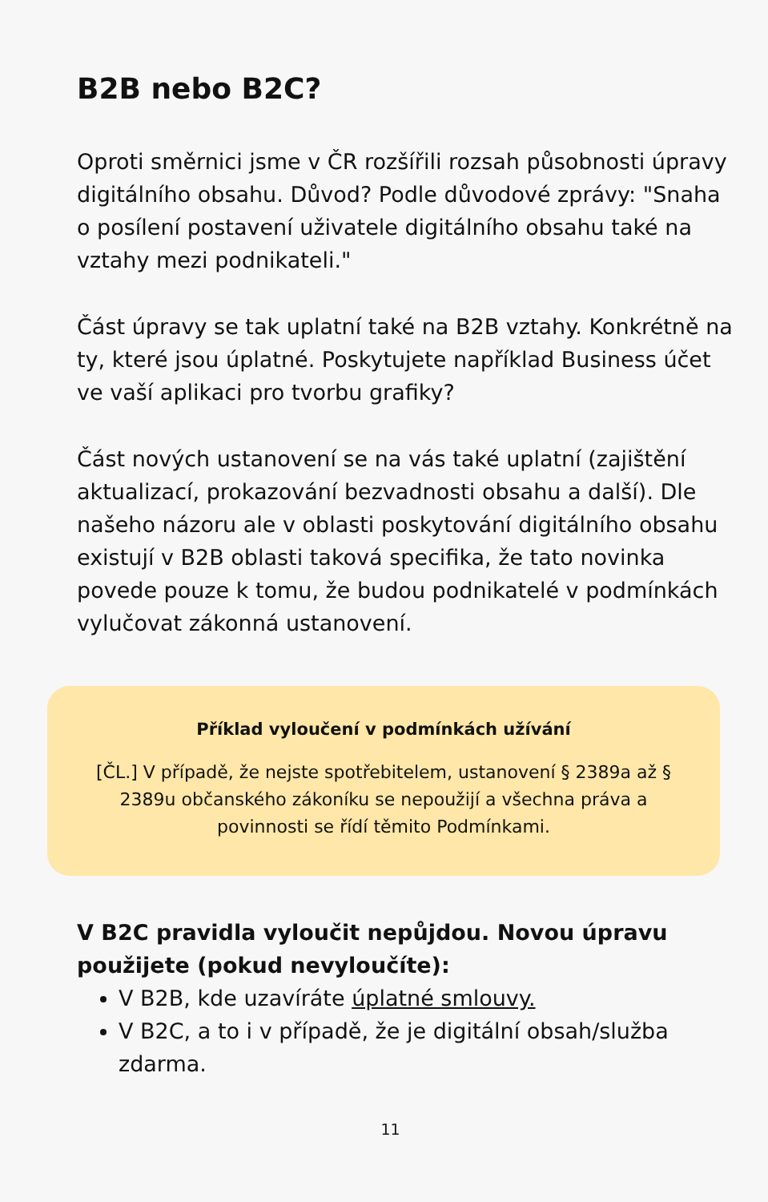B2B nebo B2C?
Oproti směrnici jsme v ČR rozšířili rozsah působnosti úpravy digitálního obsahu. Důvod? Podle důvodové zprávy: "Snaha o posílení postavení uživatele digitálního obsahu také na vztahy mezi podnikateli."
Část úpravy se tak uplatní také na B2B vztahy. Konkrétně na ty, které jsou úplatné. Poskytujete například Business účet ve vaší aplikaci pro tvorbu grafiky?
Část nových ustanovení se na vás také uplatní (zajištění aktualizací, prokazování bezvadnosti obsahu a další). Dle našeho názoru ale v oblasti poskytování digitálního obsahu existují v B2B oblasti taková specifika, že tato novinka povede pouze k tomu, že budou podnikatelé v podmínkách vylučovat zákonná ustanovení.
Příklad vyloučení v podmínkách užívání
[ČL.] V případě, že nejste spotřebitelem, ustanovení § 2389a až § 2389u občanského zákoníku se nepoužijí a všechna práva a povinnosti se řídí těmito Podmínkami.
V B2C pravidla vyloučit nepůjdou. Novou úpravu použijete (pokud nevyloučíte):
V B2B, kde uzavíráte úplatné smlouvy.
V B2C, a to i v případě, že je digitální obsah/služba zdarma.
11